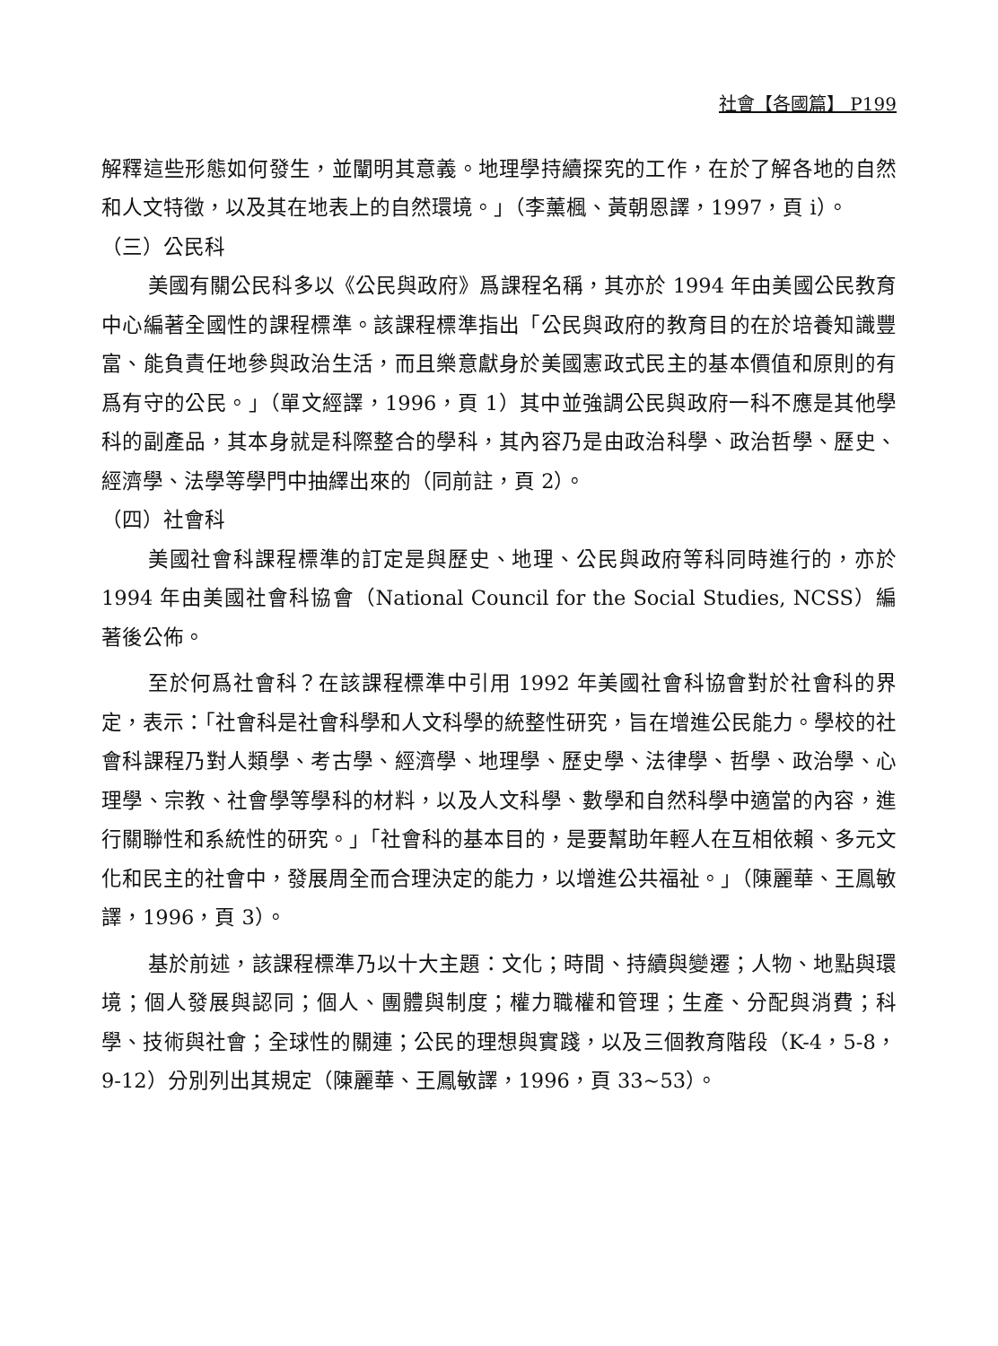社會【各國篇】 P199
解釋這些形態如何發生，並闡明其意義。地理學持續探究的工作，在於了解各地的自然和人文特徵，以及其在地表上的自然環境。」（李薰楓、黃朝恩譯，1997，頁 i）。
（三）公民科
美國有關公民科多以《公民與政府》爲課程名稱，其亦於 1994 年由美國公民教育中心編著全國性的課程標準。該課程標準指出「公民與政府的教育目的在於培養知識豐富、能負責任地參與政治生活，而且樂意獻身於美國憲政式民主的基本價值和原則的有爲有守的公民。」（單文經譯，1996，頁 1）其中並強調公民與政府一科不應是其他學科的副產品，其本身就是科際整合的學科，其內容乃是由政治科學、政治哲學、歷史、經濟學、法學等學門中抽繹出來的（同前註，頁 2）。
（四）社會科
美國社會科課程標準的訂定是與歷史、地理、公民與政府等科同時進行的，亦於 1994 年由美國社會科協會（National Council for the Social Studies, NCSS）編著後公佈。
至於何爲社會科？在該課程標準中引用 1992 年美國社會科協會對於社會科的界定，表示：「社會科是社會科學和人文科學的統整性研究，旨在增進公民能力。學校的社會科課程乃對人類學、考古學、經濟學、地理學、歷史學、法律學、哲學、政治學、心理學、宗教、社會學等學科的材料，以及人文科學、數學和自然科學中適當的內容，進行關聯性和系統性的研究。」「社會科的基本目的，是要幫助年輕人在互相依賴、多元文化和民主的社會中，發展周全而合理決定的能力，以增進公共福祉。」（陳麗華、王鳳敏譯，1996，頁 3）。
基於前述，該課程標準乃以十大主題：文化；時間、持續與變遷；人物、地點與環境；個人發展與認同；個人、團體與制度；權力職權和管理；生產、分配與消費；科學、技術與社會；全球性的關連；公民的理想與實踐，以及三個教育階段（K-4，5-8，9-12）分別列出其規定（陳麗華、王鳳敏譯，1996，頁 33~53）。